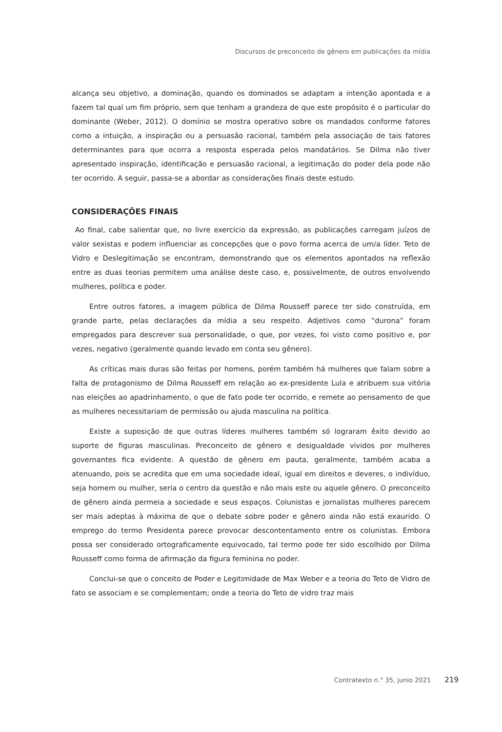Discursos de preconceito de gênero em publicações da mídia
alcança seu objetivo, a dominação, quando os dominados se adaptam a intenção apontada e a fazem tal qual um fim próprio, sem que tenham a grandeza de que este propósito é o particular do dominante (Weber, 2012). O domínio se mostra operativo sobre os mandados conforme fatores como a intuição, a inspiração ou a persuasão racional, também pela associação de tais fatores determinantes para que ocorra a resposta esperada pelos mandatários. Se Dilma não tiver apresentado inspiração, identificação e persuasão racional, a legitimação do poder dela pode não ter ocorrido. A seguir, passa-se a abordar as considerações finais deste estudo.
CONSIDERAÇÕES FINAIS
Ao final, cabe salientar que, no livre exercício da expressão, as publicações carregam juízos de valor sexistas e podem influenciar as concepções que o povo forma acerca de um/a líder. Teto de Vidro e Deslegitimação se encontram, demonstrando que os elementos apontados na reflexão entre as duas teorias permitem uma análise deste caso, e, possivelmente, de outros envolvendo mulheres, política e poder.
Entre outros fatores, a imagem pública de Dilma Rousseff parece ter sido construída, em grande parte, pelas declarações da mídia a seu respeito. Adjetivos como “durona” foram empregados para descrever sua personalidade, o que, por vezes, foi visto como positivo e, por vezes, negativo (geralmente quando levado em conta seu gênero).
As críticas mais duras são feitas por homens, porém também há mulheres que falam sobre a falta de protagonismo de Dilma Rousseff em relação ao ex-presidente Lula e atribuem sua vitória nas eleições ao apadrinhamento, o que de fato pode ter ocorrido, e remete ao pensamento de que as mulheres necessitariam de permissão ou ajuda masculina na política.
Existe a suposição de que outras líderes mulheres também só lograram êxito devido ao suporte de figuras masculinas. Preconceito de gênero e desigualdade vividos por mulheres governantes fica evidente. A questão de gênero em pauta, geralmente, também acaba a atenuando, pois se acredita que em uma sociedade ideal, igual em direitos e deveres, o indivíduo, seja homem ou mulher, seria o centro da questão e não mais este ou aquele gênero. O preconceito de gênero ainda permeia a sociedade e seus espaços. Colunistas e jornalistas mulheres parecem ser mais adeptas à máxima de que o debate sobre poder e gênero ainda não está exaurido. O emprego do termo Presidenta parece provocar descontentamento entre os colunistas. Embora possa ser considerado ortograficamente equivocado, tal termo pode ter sido escolhido por Dilma Rousseff como forma de afirmação da figura feminina no poder.
Conclui-se que o conceito de Poder e Legitimidade de Max Weber e a teoria do Teto de Vidro de fato se associam e se complementam; onde a teoria do Teto de vidro traz mais
Contratexto n.° 35, junio 2021 219